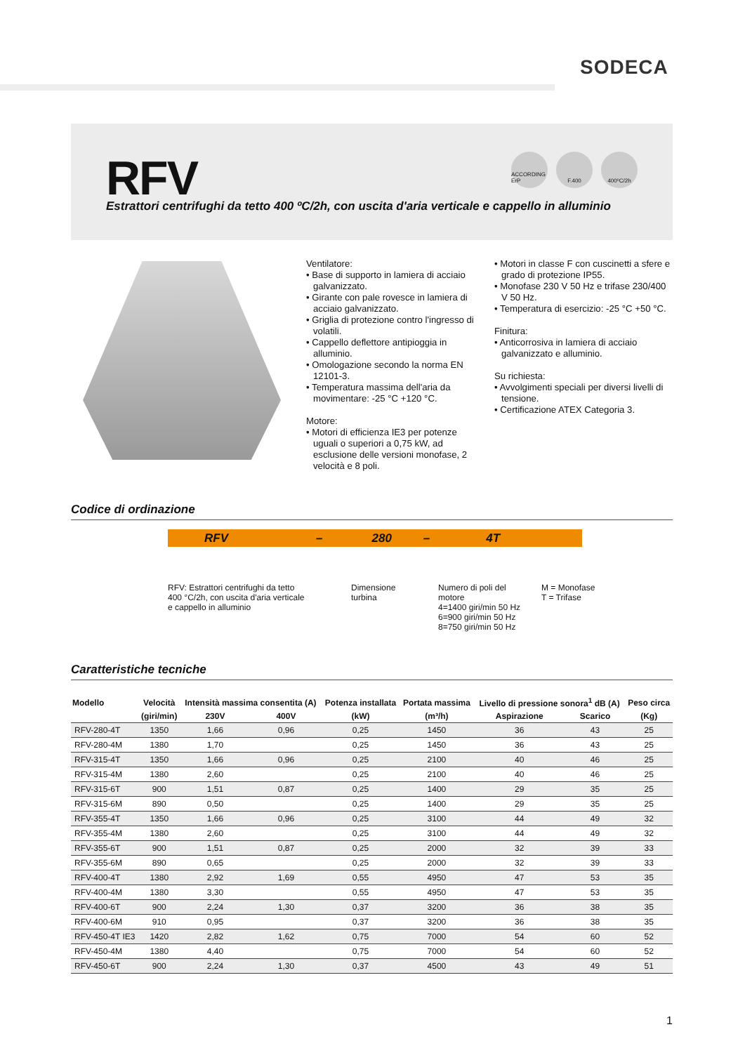SODECA
RFV
ACCORDING ErP
F.400 400ºC/2h
Estrattori centrifughi da tetto 400 ºC/2h, con uscita d'aria verticale e cappello in alluminio
Ventilatore:
• Base di supporto in lamiera di acciaio galvanizzato.
• Girante con pale rovesce in lamiera di acciaio galvanizzato.
• Griglia di protezione contro l'ingresso di volatili.
• Cappello deflettore antipioggia in alluminio.
• Omologazione secondo la norma EN 12101-3.
• Temperatura massima dell'aria da movimentare: -25 °C +120 °C.
Motore:
• Motori di efficienza IE3 per potenze uguali o superiori a 0,75 kW, ad esclusione delle versioni monofase, 2 velocità e 8 poli.
• Motori in classe F con cuscinetti a sfere e grado di protezione IP55.
• Monofase 230 V 50 Hz e trifase 230/400 V 50 Hz.
• Temperatura di esercizio: -25 °C +50 °C.
Finitura:
• Anticorrosiva in lamiera di acciaio galvanizzato e alluminio.
Su richiesta:
• Avvolgimenti speciali per diversi livelli di tensione.
• Certificazione ATEX Categoria 3.
Codice di ordinazione
RFV – 280 – 4T
RFV: Estrattori centrifughi da tetto
400 °C/2h, con uscita d'aria verticale
e cappello in alluminio
Dimensione
turbina
Numero di poli del
motore
4=1400 giri/min 50 Hz
6=900 giri/min 50 Hz
8=750 giri/min 50 Hz
M = Monofase
T = Trifase
Caratteristiche tecniche
| Modello | Velocità | Intensità massima consentita (A) | | Potenza installata | Portata massima | Livello di pressione sonora<sup>1</sup> dB (A) | | Peso circa |
| --- | --- | --- | --- | --- | --- | --- | --- | --- |
| | (giri/min) | 230V | 400V | (kW) | (m³/h) | Aspirazione | Scarico | (Kg) |
| RFV-280-4T | 1350 | 1,66 | 0,96 | 0,25 | 1450 | 36 | 43 | 25 |
| RFV-280-4M | 1380 | 1,70 | | 0,25 | 1450 | 36 | 43 | 25 |
| RFV-315-4T | 1350 | 1,66 | 0,96 | 0,25 | 2100 | 40 | 46 | 25 |
| RFV-315-4M | 1380 | 2,60 | | 0,25 | 2100 | 40 | 46 | 25 |
| RFV-315-6T | 900 | 1,51 | 0,87 | 0,25 | 1400 | 29 | 35 | 25 |
| RFV-315-6M | 890 | 0,50 | | 0,25 | 1400 | 29 | 35 | 25 |
| RFV-355-4T | 1350 | 1,66 | 0,96 | 0,25 | 3100 | 44 | 49 | 32 |
| RFV-355-4M | 1380 | 2,60 | | 0,25 | 3100 | 44 | 49 | 32 |
| RFV-355-6T | 900 | 1,51 | 0,87 | 0,25 | 2000 | 32 | 39 | 33 |
| RFV-355-6M | 890 | 0,65 | | 0,25 | 2000 | 32 | 39 | 33 |
| RFV-400-4T | 1380 | 2,92 | 1,69 | 0,55 | 4950 | 47 | 53 | 35 |
| RFV-400-4M | 1380 | 3,30 | | 0,55 | 4950 | 47 | 53 | 35 |
| RFV-400-6T | 900 | 2,24 | 1,30 | 0,37 | 3200 | 36 | 38 | 35 |
| RFV-400-6M | 910 | 0,95 | | 0,37 | 3200 | 36 | 38 | 35 |
| RFV-450-4T IE3 | 1420 | 2,82 | 1,62 | 0,75 | 7000 | 54 | 60 | 52 |
| RFV-450-4M | 1380 | 4,40 | | 0,75 | 7000 | 54 | 60 | 52 |
| RFV-450-6T | 900 | 2,24 | 1,30 | 0,37 | 4500 | 43 | 49 | 51 |
1